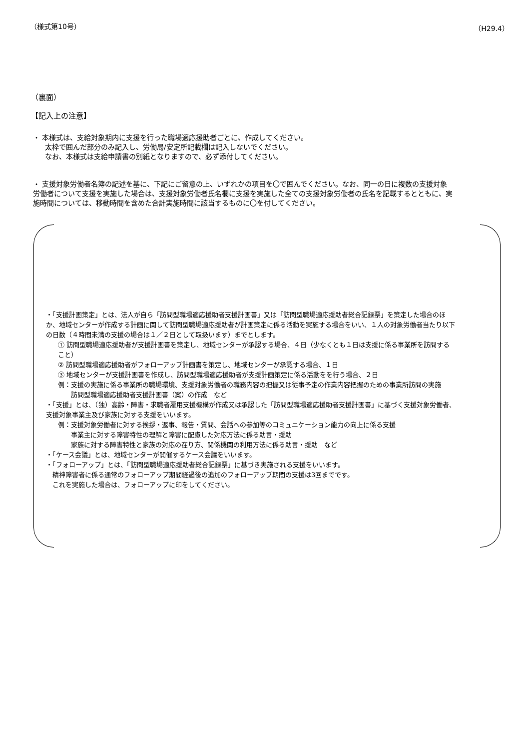（様式第10号） （H29.4）
（裏面）
【記入上の注意】
・ 本様式は、支給対象期内に支援を行った職場適応援助者ごとに、作成してください。
太枠で囲んだ部分のみ記入し、労働局/安定所記載欄は記入しないでください。
なお、本様式は支給申請書の別紙となりますので、必ず添付してください。
・ 支援対象労働者名簿の記述を基に、下記にご留意の上、いずれかの項目を〇で囲んでください。なお、同一の日に複数の支援対象労働者について支援を実施した場合は、支援対象労働者氏名欄に支援を実施した全ての支援対象労働者の氏名を記載するとともに、実施時間については、移動時間を含めた合計実施時間に該当するものに〇を付してください。
・「支援計画策定」とは、法人が自ら「訪問型職場適応援助者支援計画書」又は「訪問型職場適応援助者総合記録票」を策定した場合のほか、地域センターが作成する計画に関して訪問型職場適応援助者が計画策定に係る活動を実施する場合をいい、１人の対象労働者当たり以下の日数（４時間未満の支援の場合は１／２日として取扱います）までとします。
① 訪問型職場適応援助者が支援計画書を策定し、地域センターが承認する場合、４日（少なくとも１日は支援に係る事業所を訪問すること）
② 訪問型職場適応援助者がフォローアップ計画書を策定し、地域センターが承認する場合、１日
③ 地域センターが支援計画書を作成し、訪問型職場適応援助者が支援計画策定に係る活動をを行う場合、２日
例：支援の実施に係る事業所の職場環境、支援対象労働者の職務内容の把握又は従事予定の作業内容把握のための事業所訪問の実施
　　訪問型職場適応援助者支援計画書（案）の作成　など
・「支援」とは、（独）高齢・障害・求職者雇用支援機構が作成又は承認した「訪問型職場適応援助者支援計画書」に基づく支援対象労働者、支援対象事業主及び家族に対する支援をいいます。
例：支援対象労働者に対する挨拶・返事、報告・質問、会話への参加等のコミュニケーション能力の向上に係る支援
　　事業主に対する障害特性の理解と障害に配慮した対応方法に係る助言・援助
　　家族に対する障害特性と家族の対応の在り方、関係機関の利用方法に係る助言・援助　など
・「ケース会議」とは、地域センターが開催するケース会議をいいます。
・「フォローアップ」とは、「訪問型職場適応援助者総合記録票」に基づき実施される支援をいいます。
　精神障害者に係る通常のフォローアップ期間経過後の追加のフォローアップ期間の支援は3回までです。
　これを実施した場合は、フォローアップに印をしてください。